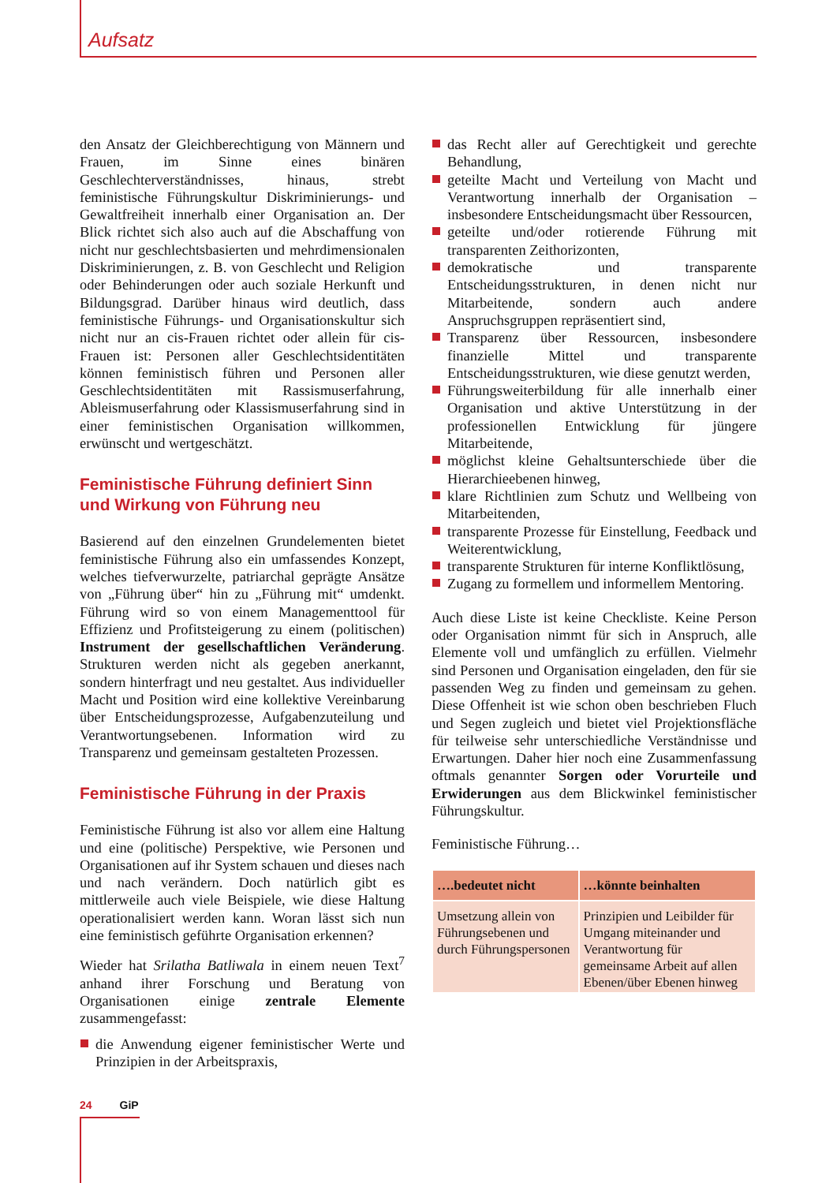Aufsatz
den Ansatz der Gleichberechtigung von Männern und Frauen, im Sinne eines binären Geschlechterverständnisses, hinaus, strebt feministische Führungskultur Diskriminierungs- und Gewaltfreiheit innerhalb einer Organisation an. Der Blick richtet sich also auch auf die Abschaffung von nicht nur geschlechtsbasierten und mehrdimensionalen Diskriminierungen, z. B. von Geschlecht und Religion oder Behinderungen oder auch soziale Herkunft und Bildungsgrad. Darüber hinaus wird deutlich, dass feministische Führungs- und Organisationskultur sich nicht nur an cis-Frauen richtet oder allein für cis-Frauen ist: Personen aller Geschlechtsidentitäten können feministisch führen und Personen aller Geschlechtsidentitäten mit Rassismuserfahrung, Ableismuserfahrung oder Klassismuserfahrung sind in einer feministischen Organisation willkommen, erwünscht und wertgeschätzt.
Feministische Führung definiert Sinn und Wirkung von Führung neu
Basierend auf den einzelnen Grundelementen bietet feministische Führung also ein umfassendes Konzept, welches tiefverwurzelte, patriarchal geprägte Ansätze von „Führung über“ hin zu „Führung mit“ umdenkt. Führung wird so von einem Managementtool für Effizienz und Profitsteigerung zu einem (politischen) Instrument der gesellschaftlichen Veränderung. Strukturen werden nicht als gegeben anerkannt, sondern hinterfragt und neu gestaltet. Aus individueller Macht und Position wird eine kollektive Vereinbarung über Entscheidungsprozesse, Aufgabenzuteilung und Verantwortungsebenen. Information wird zu Transparenz und gemeinsam gestalteten Prozessen.
Feministische Führung in der Praxis
Feministische Führung ist also vor allem eine Haltung und eine (politische) Perspektive, wie Personen und Organisationen auf ihr System schauen und dieses nach und nach verändern. Doch natürlich gibt es mittlerweile auch viele Beispiele, wie diese Haltung operationalisiert werden kann. Woran lässt sich nun eine feministisch geführte Organisation erkennen?
Wieder hat Srilatha Batliwala in einem neuen Text<sup>7</sup> anhand ihrer Forschung und Beratung von Organisationen einige zentrale Elemente zusammengefasst:
die Anwendung eigener feministischer Werte und Prinzipien in der Arbeitspraxis,
das Recht aller auf Gerechtigkeit und gerechte Behandlung,
geteilte Macht und Verteilung von Macht und Verantwortung innerhalb der Organisation – insbesondere Entscheidungsmacht über Ressourcen,
geteilte und/oder rotierende Führung mit transparenten Zeithorizonten,
demokratische und transparente Entscheidungsstrukturen, in denen nicht nur Mitarbeitende, sondern auch andere Anspruchsgruppen repräsentiert sind,
Transparenz über Ressourcen, insbesondere finanzielle Mittel und transparente Entscheidungsstrukturen, wie diese genutzt werden,
Führungsweiterbildung für alle innerhalb einer Organisation und aktive Unterstützung in der professionellen Entwicklung für jüngere Mitarbeitende,
möglichst kleine Gehaltsunterschiede über die Hierarchieebenen hinweg,
klare Richtlinien zum Schutz und Wellbeing von Mitarbeitenden,
transparente Prozesse für Einstellung, Feedback und Weiterentwicklung,
transparente Strukturen für interne Konfliktlösung,
Zugang zu formellem und informellem Mentoring.
Auch diese Liste ist keine Checkliste. Keine Person oder Organisation nimmt für sich in Anspruch, alle Elemente voll und umfänglich zu erfüllen. Vielmehr sind Personen und Organisation eingeladen, den für sie passenden Weg zu finden und gemeinsam zu gehen. Diese Offenheit ist wie schon oben beschrieben Fluch und Segen zugleich und bietet viel Projektionsfläche für teilweise sehr unterschiedliche Verständnisse und Erwartungen. Daher hier noch eine Zusammenfassung oftmals genannter Sorgen oder Vorurteile und Erwiderungen aus dem Blickwinkel feministischer Führungskultur.
Feministische Führung…
| ….bedeutet nicht | …könnte beinhalten |
| --- | --- |
| Umsetzung allein von Führungsebenen und durch Führungspersonen | Prinzipien und Leibilder für Umgang miteinander und Verantwortung für gemeinsame Arbeit auf allen Ebenen/über Ebenen hinweg |
24 GiP